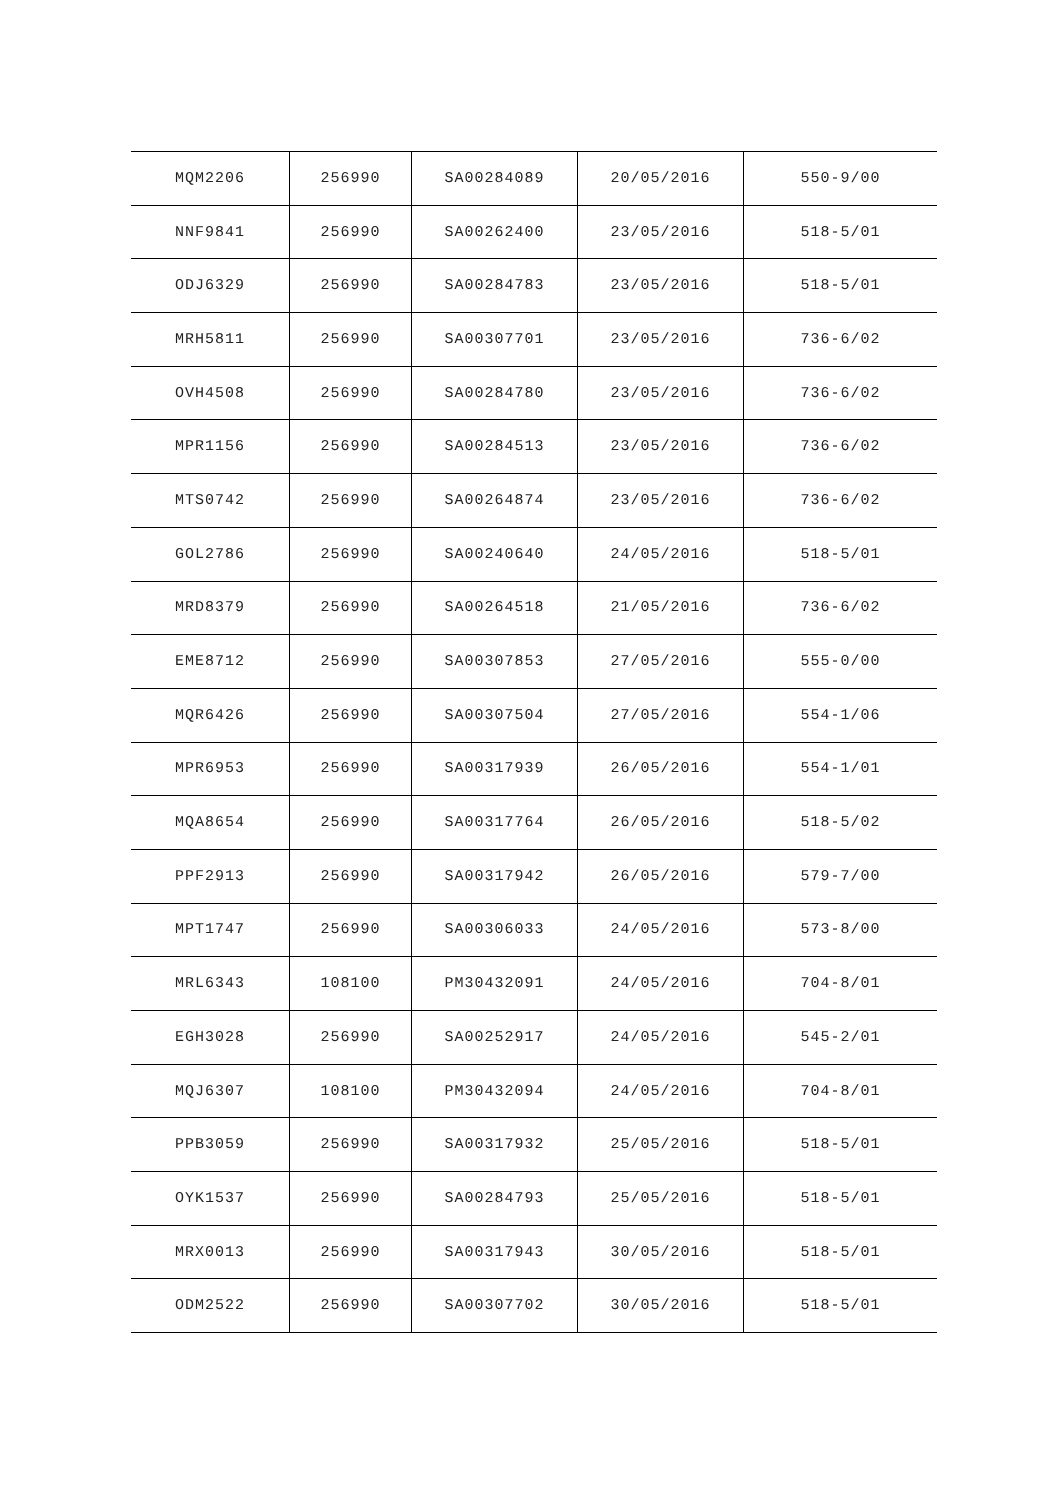| MQM2206 | 256990 | SA00284089 | 20/05/2016 | 550-9/00 |
| NNF9841 | 256990 | SA00262400 | 23/05/2016 | 518-5/01 |
| ODJ6329 | 256990 | SA00284783 | 23/05/2016 | 518-5/01 |
| MRH5811 | 256990 | SA00307701 | 23/05/2016 | 736-6/02 |
| OVH4508 | 256990 | SA00284780 | 23/05/2016 | 736-6/02 |
| MPR1156 | 256990 | SA00284513 | 23/05/2016 | 736-6/02 |
| MTS0742 | 256990 | SA00264874 | 23/05/2016 | 736-6/02 |
| GOL2786 | 256990 | SA00240640 | 24/05/2016 | 518-5/01 |
| MRD8379 | 256990 | SA00264518 | 21/05/2016 | 736-6/02 |
| EME8712 | 256990 | SA00307853 | 27/05/2016 | 555-0/00 |
| MQR6426 | 256990 | SA00307504 | 27/05/2016 | 554-1/06 |
| MPR6953 | 256990 | SA00317939 | 26/05/2016 | 554-1/01 |
| MQA8654 | 256990 | SA00317764 | 26/05/2016 | 518-5/02 |
| PPF2913 | 256990 | SA00317942 | 26/05/2016 | 579-7/00 |
| MPT1747 | 256990 | SA00306033 | 24/05/2016 | 573-8/00 |
| MRL6343 | 108100 | PM30432091 | 24/05/2016 | 704-8/01 |
| EGH3028 | 256990 | SA00252917 | 24/05/2016 | 545-2/01 |
| MQJ6307 | 108100 | PM30432094 | 24/05/2016 | 704-8/01 |
| PPB3059 | 256990 | SA00317932 | 25/05/2016 | 518-5/01 |
| OYK1537 | 256990 | SA00284793 | 25/05/2016 | 518-5/01 |
| MRX0013 | 256990 | SA00317943 | 30/05/2016 | 518-5/01 |
| ODM2522 | 256990 | SA00307702 | 30/05/2016 | 518-5/01 |